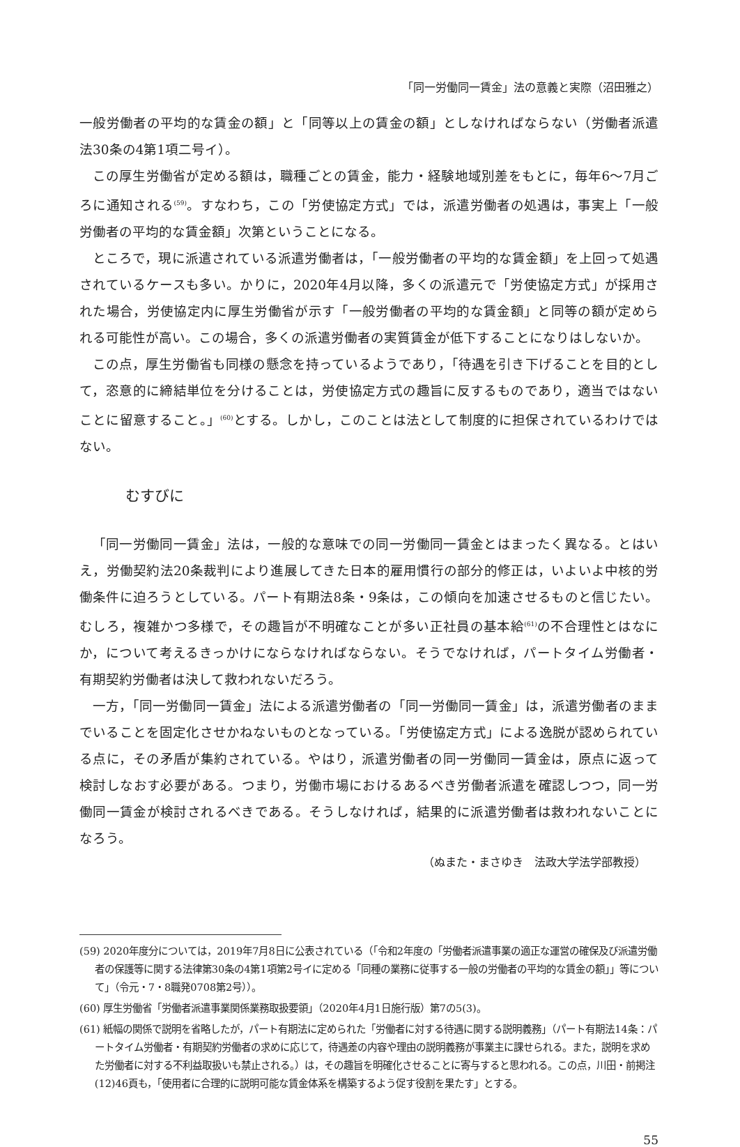「同一労働同一賃金」法の意義と実際（沼田雅之）
一般労働者の平均的な賃金の額」と「同等以上の賃金の額」としなければならない（労働者派遣法30条の4第1項二号イ）。
この厚生労働省が定める額は，職種ごとの賃金，能力・経験地域別差をもとに，毎年6～7月ごろに通知される<sup>(59)</sup>。すなわち，この「労使協定方式」では，派遣労働者の処遇は，事実上「一般労働者の平均的な賃金額」次第ということになる。
ところで，現に派遣されている派遣労働者は，「一般労働者の平均的な賃金額」を上回って処遇されているケースも多い。かりに，2020年4月以降，多くの派遣元で「労使協定方式」が採用された場合，労使協定内に厚生労働省が示す「一般労働者の平均的な賃金額」と同等の額が定められる可能性が高い。この場合，多くの派遣労働者の実質賃金が低下することになりはしないか。
この点，厚生労働省も同様の懸念を持っているようであり，「待遇を引き下げることを目的として，恣意的に締結単位を分けることは，労使協定方式の趣旨に反するものであり，適当ではないことに留意すること。」<sup>(60)</sup>とする。しかし，このことは法として制度的に担保されているわけではない。
むすびに
「同一労働同一賃金」法は，一般的な意味での同一労働同一賃金とはまったく異なる。とはいえ，労働契約法20条裁判により進展してきた日本的雇用慣行の部分的修正は，いよいよ中核的労働条件に迫ろうとしている。パート有期法8条・9条は，この傾向を加速させるものと信じたい。むしろ，複雑かつ多様で，その趣旨が不明確なことが多い正社員の基本給<sup>(61)</sup>の不合理性とはなにか，について考えるきっかけにならなければならない。そうでなければ，パートタイム労働者・有期契約労働者は決して救われないだろう。
一方，「同一労働同一賃金」法による派遣労働者の「同一労働同一賃金」は，派遣労働者のままでいることを固定化させかねないものとなっている。「労使協定方式」による逸脱が認められている点に，その矛盾が集約されている。やはり，派遣労働者の同一労働同一賃金は，原点に返って検討しなおす必要がある。つまり，労働市場におけるあるべき労働者派遣を確認しつつ，同一労働同一賃金が検討されるべきである。そうしなければ，結果的に派遣労働者は救われないことになろう。
（ぬまた・まさゆき　法政大学法学部教授）
(59) 2020年度分については，2019年7月8日に公表されている（「令和2年度の「労働者派遣事業の適正な運営の確保及び派遣労働者の保護等に関する法律第30条の4第1項第2号イに定める「同種の業務に従事する一般の労働者の平均的な賃金の額」」等について」（令元・7・8職発0708第2号））。
(60) 厚生労働省「労働者派遣事業関係業務取扱要領」（2020年4月1日施行版）第7の5(3)。
(61) 紙幅の関係で説明を省略したが，パート有期法に定められた「労働者に対する待遇に関する説明義務」（パート有期法14条：パートタイム労働者・有期契約労働者の求めに応じて，待遇差の内容や理由の説明義務が事業主に課せられる。また，説明を求めた労働者に対する不利益取扱いも禁止される。）は，その趣旨を明確化させることに寄与すると思われる。この点，川田・前掲注(12)46頁も，「使用者に合理的に説明可能な賃金体系を構築するよう促す役割を果たす」とする。
55